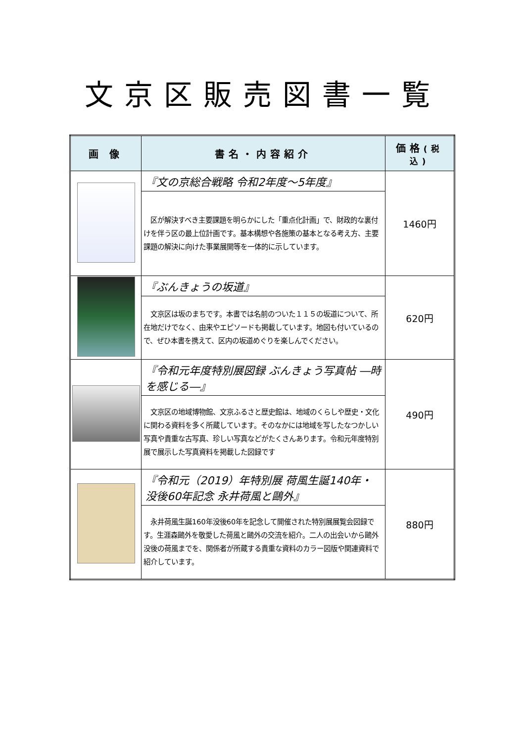文京区販売図書一覧
| 画 像 | 書名・内容紹介 | 価格 (税込) |
| --- | --- | --- |
| | 『文の京総合戦略 令和2年度～5年度』 | 1460円 |
| | 区が解決すべき主要課題を明らかにした「重点化計画」で、財政的な裏付けを伴う区の最上位計画です。基本構想や各施策の基本となる考え方、主要課題の解決に向けた事業展開等を一体的に示しています。 | |
| | 『ぶんきょうの坂道』 | 620円 |
| | 文京区は坂のまちです。本書では名前のついた１１５の坂道について、所在地だけでなく、由来やエピソードも掲載しています。地図も付いているので、ぜひ本書を携えて、区内の坂道めぐりを楽しんでください。 | |
| | 『令和元年度特別展図録 ぶんきょう写真帖 ―時を感じる―』 | 490円 |
| | 文京区の地域博物館、文京ふるさと歴史館は、地域のくらしや歴史・文化に関わる資料を多く所蔵しています。そのなかには地域を写したなつかしい写真や貴重な古写真、珍しい写真などがたくさんあります。令和元年度特別展で展示した写真資料を掲載した図録です | |
| | 『令和元（2019）年特別展 荷風生誕140年・没後60年記念 永井荷風と鷗外』 | 880円 |
| | 永井荷風生誕160年没後60年を記念して開催された特別展展覧会図録です。生涯森鷗外を敬愛した荷風と鷗外の交流を紹介。二人の出会いから鷗外没後の荷風までを、関係者が所蔵する貴重な資料のカラー図版や関連資料で紹介しています。 | |